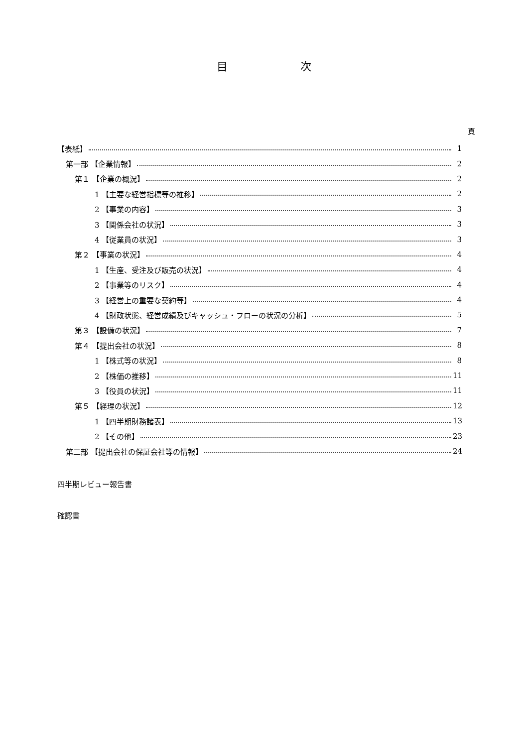目 次
頁
【表紙】 1
第一部 【企業情報】 2
第１ 【企業の概況】 2
1 【主要な経営指標等の推移】 2
2 【事業の内容】 3
3 【関係会社の状況】 3
4 【従業員の状況】 3
第２ 【事業の状況】 4
1 【生産、受注及び販売の状況】 4
2 【事業等のリスク】 4
3 【経営上の重要な契約等】 4
4 【財政状態、経営成績及びキャッシュ・フローの状況の分析】 5
第３ 【設備の状況】 7
第４ 【提出会社の状況】 8
1 【株式等の状況】 8
2 【株価の推移】 11
3 【役員の状況】 11
第５ 【経理の状況】 12
1 【四半期財務諸表】 13
2 【その他】 23
第二部 【提出会社の保証会社等の情報】 24
四半期レビュー報告書
確認書